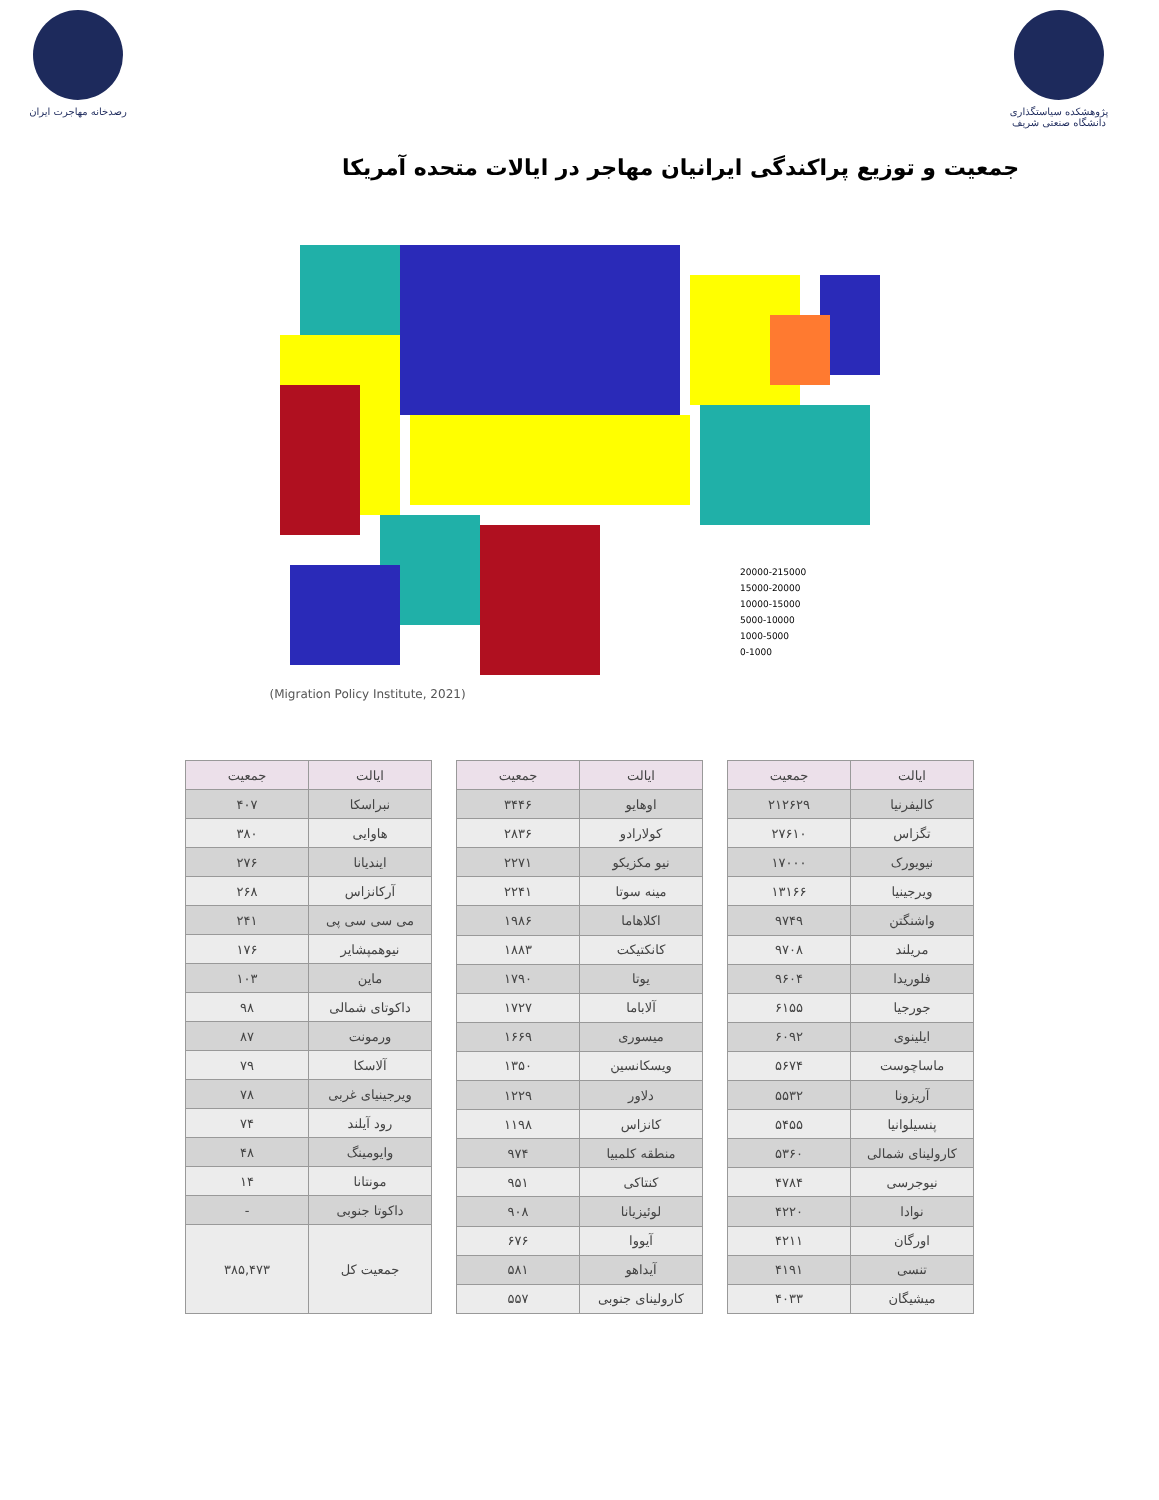رصدخانه مهاجرت ایران
پژوهشکده سیاستگذاری دانشگاه صنعتی شریف
جمعیت و توزیع پراکندگی ایرانیان مهاجر در ایالات متحده آمریکا
20000-215000
15000-20000
10000-15000
5000-10000
1000-5000
0-1000
(Migration Policy Institute, 2021)
| ایالت | جمعیت |
| --- | --- |
| کالیفرنیا | ۲۱۲۶۲۹ |
| تگزاس | ۲۷۶۱۰ |
| نیویورک | ۱۷۰۰۰ |
| ویرجینیا | ۱۳۱۶۶ |
| واشنگتن | ۹۷۴۹ |
| مریلند | ۹۷۰۸ |
| فلوریدا | ۹۶۰۴ |
| جورجیا | ۶۱۵۵ |
| ایلینوی | ۶۰۹۲ |
| ماساچوست | ۵۶۷۴ |
| آریزونا | ۵۵۳۲ |
| پنسیلوانیا | ۵۴۵۵ |
| کارولینای شمالی | ۵۳۶۰ |
| نیوجرسی | ۴۷۸۴ |
| نوادا | ۴۲۲۰ |
| اورگان | ۴۲۱۱ |
| تنسی | ۴۱۹۱ |
| میشیگان | ۴۰۳۳ |
| ایالت | جمعیت |
| --- | --- |
| اوهایو | ۳۴۴۶ |
| کولارادو | ۲۸۳۶ |
| نیو مکزیکو | ۲۲۷۱ |
| مینه سوتا | ۲۲۴۱ |
| اکلاهاما | ۱۹۸۶ |
| کانکتیکت | ۱۸۸۳ |
| یوتا | ۱۷۹۰ |
| آلاباما | ۱۷۲۷ |
| میسوری | ۱۶۶۹ |
| ویسکانسین | ۱۳۵۰ |
| دلاور | ۱۲۲۹ |
| کانزاس | ۱۱۹۸ |
| منطقه کلمبیا | ۹۷۴ |
| کنتاکی | ۹۵۱ |
| لوئیزیانا | ۹۰۸ |
| آیووا | ۶۷۶ |
| آیداهو | ۵۸۱ |
| کارولینای جنوبی | ۵۵۷ |
| ایالت | جمعیت |
| --- | --- |
| نبراسکا | ۴۰۷ |
| هاوایی | ۳۸۰ |
| ایندیانا | ۲۷۶ |
| آرکانزاس | ۲۶۸ |
| می سی سی پی | ۲۴۱ |
| نیوهمپشایر | ۱۷۶ |
| ماین | ۱۰۳ |
| داکوتای شمالی | ۹۸ |
| ورمونت | ۸۷ |
| آلاسکا | ۷۹ |
| ویرجینیای غربی | ۷۸ |
| رود آیلند | ۷۴ |
| وایومینگ | ۴۸ |
| مونتانا | ۱۴ |
| داکوتا جنوبی | - |
| جمعیت کل | ۳۸۵,۴۷۳ |